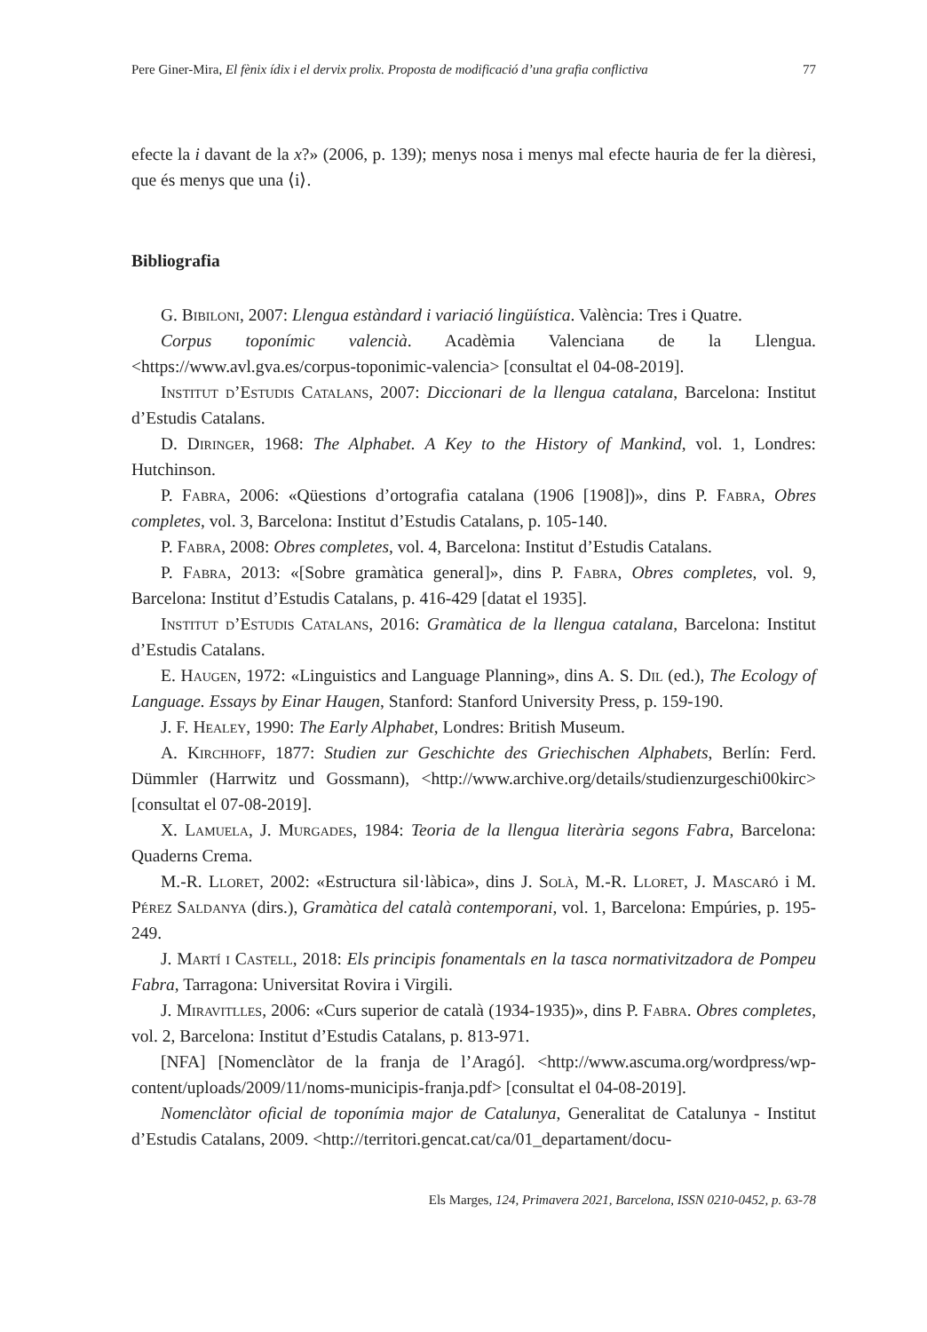Pere Giner-Mira, El fènix ídix i el dervix prolix. Proposta de modificació d’una grafia conflictiva 77
efecte la i davant de la x?» (2006, p. 139); menys nosa i menys mal efecte hauria de fer la dièresi, que és menys que una ⟨i⟩.
Bibliografia
G. Bibiloni, 2007: Llengua estàndard i variació lingüística. València: Tres i Quatre.
Corpus toponímic valencià. Acadèmia Valenciana de la Llengua. <https://www.avl.gva.es/corpus-toponimic-valencia> [consultat el 04-08-2019].
Institut d’Estudis Catalans, 2007: Diccionari de la llengua catalana, Barcelona: Institut d’Estudis Catalans.
D. Diringer, 1968: The Alphabet. A Key to the History of Mankind, vol. 1, Londres: Hutchinson.
P. Fabra, 2006: «Qüestions d’ortografia catalana (1906 [1908])», dins P. Fabra, Obres completes, vol. 3, Barcelona: Institut d’Estudis Catalans, p. 105-140.
P. Fabra, 2008: Obres completes, vol. 4, Barcelona: Institut d’Estudis Catalans.
P. Fabra, 2013: «[Sobre gramàtica general]», dins P. Fabra, Obres completes, vol. 9, Barcelona: Institut d’Estudis Catalans, p. 416-429 [datat el 1935].
Institut d’Estudis Catalans, 2016: Gramàtica de la llengua catalana, Barcelona: Institut d’Estudis Catalans.
E. Haugen, 1972: «Linguistics and Language Planning», dins A. S. Dil (ed.), The Ecology of Language. Essays by Einar Haugen, Stanford: Stanford University Press, p. 159-190.
J. F. Healey, 1990: The Early Alphabet, Londres: British Museum.
A. Kirchhoff, 1877: Studien zur Geschichte des Griechischen Alphabets, Berlín: Ferd. Dümmler (Harrwitz und Gossmann), <http://www.archive.org/details/studienzurgeschi00kirc> [consultat el 07-08-2019].
X. Lamuela, J. Murgades, 1984: Teoria de la llengua literària segons Fabra, Barcelona: Quaderns Crema.
M.-R. Lloret, 2002: «Estructura sil·làbica», dins J. Solà, M.-R. Lloret, J. Mascaró i M. Pérez Saldanya (dirs.), Gramàtica del català contemporani, vol. 1, Barcelona: Empúries, p. 195-249.
J. Martí i Castell, 2018: Els principis fonamentals en la tasca normativitzadora de Pompeu Fabra, Tarragona: Universitat Rovira i Virgili.
J. Miravitlles, 2006: «Curs superior de català (1934-1935)», dins P. Fabra. Obres completes, vol. 2, Barcelona: Institut d’Estudis Catalans, p. 813-971.
[NFA] [Nomenclàtor de la franja de l’Aragó]. <http://www.ascuma.org/wordpress/wp-content/uploads/2009/11/noms-municipis-franja.pdf> [consultat el 04-08-2019].
Nomenclàtor oficial de toponímia major de Catalunya, Generalitat de Catalunya - Institut d’Estudis Catalans, 2009. <http://territori.gencat.cat/ca/01_departament/docu-
Els Marges, 124, Primavera 2021, Barcelona, ISSN 0210-0452, p. 63-78